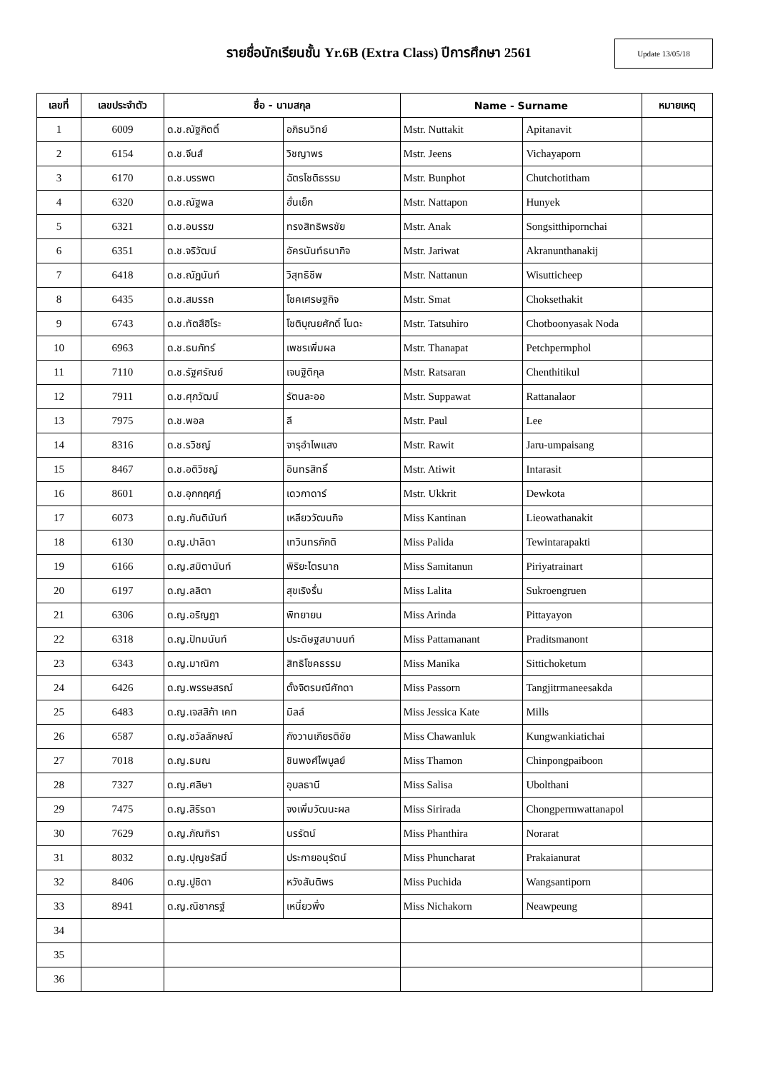รายชื่อนักเรียนชั้น Yr.6B (Extra Class) ปีการศึกษา 2561
Update 13/05/18
| เลขที่ | เลขประจำตัว | ชื่อ - นามสกุล | | Name - Surname | | หมายเหตุ |
| --- | --- | --- | --- | --- | --- | --- |
| 1 | 6009 | ด.ช.ณัฐกิตติ์ | อภิธนวิทย์ | Mstr. Nuttakit | Apitanavit | |
| 2 | 6154 | ด.ช.จีนส์ | วิชญาพร | Mstr. Jeens | Vichayaporn | |
| 3 | 6170 | ด.ช.บรรพต | ฉัตรโชติธรรม | Mstr. Bunphot | Chutchotitham | |
| 4 | 6320 | ด.ช.ณัฐพล | ฮั่นเย็ก | Mstr. Nattapon | Hunyek | |
| 5 | 6321 | ด.ช.อนรรฆ | ทรงสิทธิพรชัย | Mstr. Anak | Songsitthipornchai | |
| 6 | 6351 | ด.ช.จริวัฒน์ | อัครนันท์ธนากิจ | Mstr. Jariwat | Akranunthanakij | |
| 7 | 6418 | ด.ช.ณัฏนันท์ | วิสุทธิชีพ | Mstr. Nattanun | Wisutticheep | |
| 8 | 6435 | ด.ช.สมรรถ | โชคเศรษฐกิจ | Mstr. Smat | Choksethakit | |
| 9 | 6743 | ด.ช.ทัตสึฮิโระ | โชติบุณยศักดิ์ โนดะ | Mstr. Tatsuhiro | Chotboonyasak Noda | |
| 10 | 6963 | ด.ช.ธนภัทร์ | เพชรเพิ่มผล | Mstr. Thanapat | Petchpermphol | |
| 11 | 7110 | ด.ช.รัฐศรัณย์ | เจนฐิติกุล | Mstr. Ratsaran | Chenthitikul | |
| 12 | 7911 | ด.ช.ศุภวัฒน์ | รัตนละออ | Mstr. Suppawat | Rattanalaor | |
| 13 | 7975 | ด.ช.พอล | ลี | Mstr. Paul | Lee | |
| 14 | 8316 | ด.ช.รวิชญ์ | จารุอำไพแสง | Mstr. Rawit | Jaru-umpaisang | |
| 15 | 8467 | ด.ช.อติวิชญ์ | อินทรสิทธิ์ | Mstr. Atiwit | Intarasit | |
| 16 | 8601 | ด.ช.อุกกฤศฏ์ | เดวกาดาร์ | Mstr. Ukkrit | Dewkota | |
| 17 | 6073 | ด.ญ.กันตินันท์ | เหลียววัฒนกิจ | Miss Kantinan | Lieowathanakit | |
| 18 | 6130 | ด.ญ.ปาลิดา | เทวินทรภักติ | Miss Palida | Tewintarapakti | |
| 19 | 6166 | ด.ญ.สมิตานันท์ | พิริยะไตรนาถ | Miss Samitanun | Piriyatrainart | |
| 20 | 6197 | ด.ญ.ลลิตา | สุขเริงรื่น | Miss Lalita | Sukroengruen | |
| 21 | 6306 | ด.ญ.อริญฎา | พิทยายน | Miss Arinda | Pittayayon | |
| 22 | 6318 | ด.ญ.ปัทมนันท์ | ประดิษฐสมานนท์ | Miss Pattamanant | Praditsmanont | |
| 23 | 6343 | ด.ญ.มาณิกา | สิทธิโชคธรรม | Miss Manika | Sittichoketum | |
| 24 | 6426 | ด.ญ.พรรษสรณ์ | ตั้งจิตรมณีศักดา | Miss Passorn | Tangjitrmaneesakda | |
| 25 | 6483 | ด.ญ.เจสสิก้า เคท | มิลล์ | Miss Jessica Kate | Mills | |
| 26 | 6587 | ด.ญ.ชวัลลักษณ์ | กังวานเกียรติชัย | Miss Chawanluk | Kungwankiatichai | |
| 27 | 7018 | ด.ญ.ธมณ | ชินพงศ์ไพบูลย์ | Miss Thamon | Chinpongpaiboon | |
| 28 | 7327 | ด.ญ.ศลิษา | อุบลธานี | Miss Salisa | Ubolthani | |
| 29 | 7475 | ด.ญ.สิริรดา | จงเพิ่มวัฒนะผล | Miss Sirirada | Chongpermwattanapol | |
| 30 | 7629 | ด.ญ.ภัณฑิรา | นรรัตน์ | Miss Phanthira | Norarat | |
| 31 | 8032 | ด.ญ.ปุญชรัสมิ์ | ประกายอนุรัตน์ | Miss Phuncharat | Prakaianurat | |
| 32 | 8406 | ด.ญ.ปูชิดา | หวังสันติพร | Miss Puchida | Wangsantiporn | |
| 33 | 8941 | ด.ญ.ณิชากรฐ์ | เหนี่ยวพึ่ง | Miss Nichakorn | Neawpeung | |
| 34 | | | | | | |
| 35 | | | | | | |
| 36 | | | | | | |